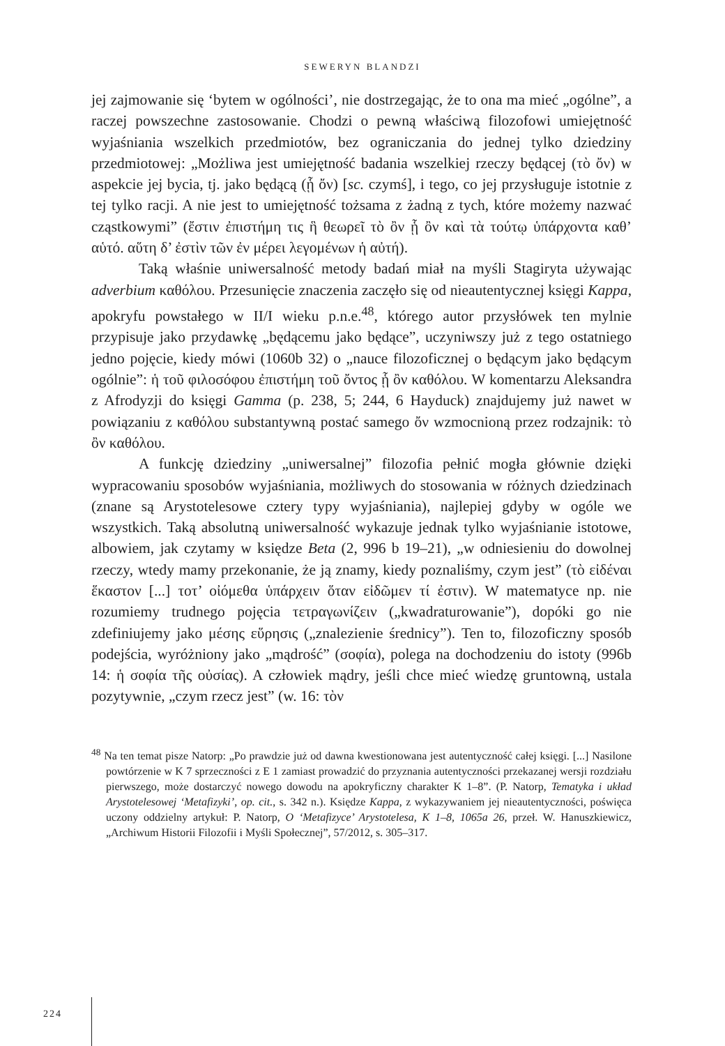SEWERYN BLANDZI
jej zajmowanie się ‘bytem w ogólności’, nie dostrzegając, że to ona ma mieć „ogólne”, a raczej powszechne zastosowanie. Chodzi o pewną właściwą filozofowi umiejętność wyjaśniania wszelkich przedmiotów, bez ograniczania do jednej tylko dziedziny przedmiotowej: „Możliwa jest umiejętność badania wszelkiej rzeczy będącej (τὸ ὄν) w aspekcie jej bycia, tj. jako będącą (ᾗ ὄν) [sc. czymś], i tego, co jej przysługuje istotnie z tej tylko racji. A nie jest to umiejętność tożsama z żadną z tych, które możemy nazwać cząstkowymi” (ἔστιν ἐπιστήμη τις ἣ θεωρεῖ τὸ ὂν ᾗ ὂν καὶ τὰ τούτῳ ὑπάρχοντα καθ’ αὑτό. αὕτη δ’ ἐστὶν τῶν ἐν μέρει λεγομένων ἡ αὐτή).
Taką właśnie uniwersalność metody badań miał na myśli Stagiryta używając adverbium καθόλου. Przesunięcie znaczenia zaczęło się od nieautentycznej księgi Kappa, apokryfu powstałego w II/I wieku p.n.e.<sup>48</sup>, którego autor przysłówek ten mylnie przypisuje jako przydawkę „będącemu jako będące”, uczyniwszy już z tego ostatniego jedno pojęcie, kiedy mówi (1060b 32) o „nauce filozoficznej o będącym jako będącym ogólnie”: ἡ τοῦ φιλοσόφου ἐπιστήμη τοῦ ὄντος ᾗ ὂν καθόλου. W komentarzu Aleksandra z Afrodyzji do księgi Gamma (p. 238, 5; 244, 6 Hayduck) znajdujemy już nawet w powiązaniu z καθόλου substantywną postać samego ὄν wzmocnioną przez rodzajnik: τὸ ὂν καθόλου.
A funkcję dziedziny „uniwersalnej” filozofia pełnić mogła głównie dzięki wypracowaniu sposobów wyjaśniania, możliwych do stosowania w różnych dziedzinach (znane są Arystotelesowe cztery typy wyjaśniania), najlepiej gdyby w ogóle we wszystkich. Taką absolutną uniwersalność wykazuje jednak tylko wyjaśnianie istotowe, albowiem, jak czytamy w księdze Beta (2, 996 b 19–21), „w odniesieniu do dowolnej rzeczy, wtedy mamy przekonanie, że ją znamy, kiedy poznaliśmy, czym jest” (τὸ εἰδέναι ἕκαστον [...] τοτ’ οἰόμεθα ὑπάρχειν ὅταν εἰδῶμεν τί ἐστιν). W matematyce np. nie rozumiemy trudnego pojęcia τετραγωνίζειν („kwadraturowanie”), dopóki go nie zdefiniujemy jako μέσης εὕρησις („znalezienie średnicy”). Ten to, filozoficzny sposób podejścia, wyróżniony jako „mądrość” (σοφία), polega na dochodzeniu do istoty (996b 14: ἡ σοφία τῆς οὐσίας). A człowiek mądry, jeśli chce mieć wiedzę gruntowną, ustala pozytywnie, „czym rzecz jest” (w. 16: τὸν
<sup>48</sup> Na ten temat pisze Natorp: „Po prawdzie już od dawna kwestionowana jest autentyczność całej księgi. [...] Nasilone powtórzenie w K 7 sprzeczności z E 1 zamiast prowadzić do przyznania autentyczności przekazanej wersji rozdziału pierwszego, może dostarczyć nowego dowodu na apokryficzny charakter K 1–8”. (P. Natorp, Tematyka i układ Arystotelesowej ‘Metafizyki’, op. cit., s. 342 n.). Księdze Kappa, z wykazywaniem jej nieautentyczności, poświęca uczony oddzielny artykuł: P. Natorp, O ‘Metafizyce’ Arystotelesa, K 1–8, 1065a 26, przeł. W. Hanuszkiewicz, „Archiwum Historii Filozofii i Myśli Społecznej”, 57/2012, s. 305–317.
224